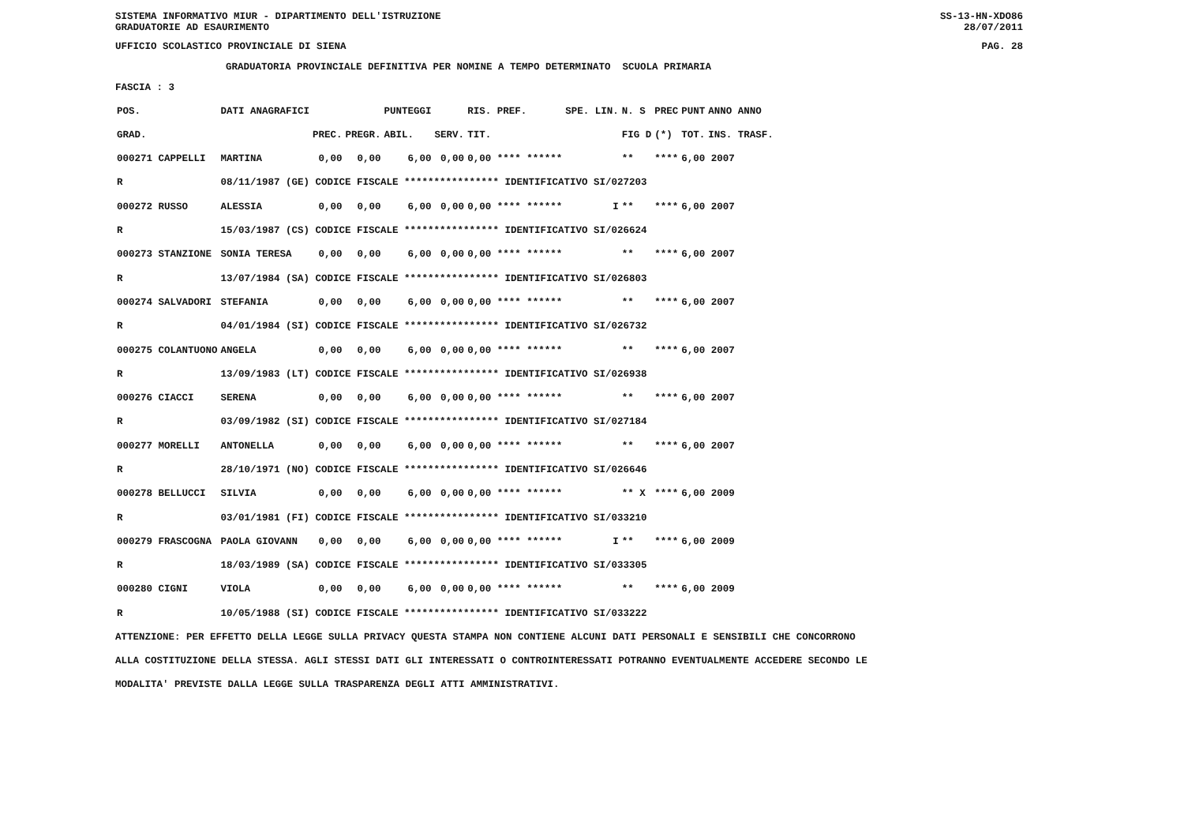SISTEMA INFORMATIVO MIUR - DIPARTIMENTO DELL'ISTRUZIONE
GRADUATORIE AD ESAURIMENTO SS-13-HN-XDO86
28/07/2011
UFFICIO SCOLASTICO PROVINCIALE DI SIENA PAG. 28
GRADUATORIA PROVINCIALE DEFINITIVA PER NOMINE A TEMPO DETERMINATO SCUOLA PRIMARIA
FASCIA : 3
| POS. | DATI ANAGRAFICI | | | | PUNTEGGI | | RIS. PREF. | | SPE. LIN. | N. S | PREC | PUNT | ANNO ANNO |
| --- | --- | --- | --- | --- | --- | --- | --- | --- | --- | --- | --- | --- | --- |
| GRAD. | | | PREC. | PREGR. | ABIL. | SERV. | TIT. | | | FIG D | (*) | TOT. | INS. TRASF. |
| 000271 CAPPELLI | | MARTINA | 0,00 | 0,00 | 6,00 | 0,00 | 0,00 **** ****** | | | ** | **** | 6,00 2007 | |
| R | 08/11/1987 (GE) CODICE FISCALE **************** IDENTIFICATIVO SI/027203 | | | | | | | | | | | | |
| 000272 RUSSO | | ALESSIA | 0,00 | 0,00 | 6,00 | 0,00 | 0,00 **** ****** | | I | ** | **** | 6,00 2007 | |
| R | 15/03/1987 (CS) CODICE FISCALE **************** IDENTIFICATIVO SI/026624 | | | | | | | | | | | | |
| 000273 STANZIONE | | SONIA TERESA | 0,00 | 0,00 | 6,00 | 0,00 | 0,00 **** ****** | | | ** | **** | 6,00 2007 | |
| R | 13/07/1984 (SA) CODICE FISCALE **************** IDENTIFICATIVO SI/026803 | | | | | | | | | | | | |
| 000274 SALVADORI | | STEFANIA | 0,00 | 0,00 | 6,00 | 0,00 | 0,00 **** ****** | | | ** | **** | 6,00 2007 | |
| R | 04/01/1984 (SI) CODICE FISCALE **************** IDENTIFICATIVO SI/026732 | | | | | | | | | | | | |
| 000275 COLANTUONO | | ANGELA | 0,00 | 0,00 | 6,00 | 0,00 | 0,00 **** ****** | | | ** | **** | 6,00 2007 | |
| R | 13/09/1983 (LT) CODICE FISCALE **************** IDENTIFICATIVO SI/026938 | | | | | | | | | | | | |
| 000276 CIACCI | | SERENA | 0,00 | 0,00 | 6,00 | 0,00 | 0,00 **** ****** | | | ** | **** | 6,00 2007 | |
| R | 03/09/1982 (SI) CODICE FISCALE **************** IDENTIFICATIVO SI/027184 | | | | | | | | | | | | |
| 000277 MORELLI | | ANTONELLA | 0,00 | 0,00 | 6,00 | 0,00 | 0,00 **** ****** | | | ** | **** | 6,00 2007 | |
| R | 28/10/1971 (NO) CODICE FISCALE **************** IDENTIFICATIVO SI/026646 | | | | | | | | | | | | |
| 000278 BELLUCCI | | SILVIA | 0,00 | 0,00 | 6,00 | 0,00 | 0,00 **** ****** | | | ** X | **** | 6,00 2009 | |
| R | 03/01/1981 (FI) CODICE FISCALE **************** IDENTIFICATIVO SI/033210 | | | | | | | | | | | | |
| 000279 FRASCOGNA | | PAOLA GIOVANN | 0,00 | 0,00 | 6,00 | 0,00 | 0,00 **** ****** | | I | ** | **** | 6,00 2009 | |
| R | 18/03/1989 (SA) CODICE FISCALE **************** IDENTIFICATIVO SI/033305 | | | | | | | | | | | | |
| 000280 CIGNI | | VIOLA | 0,00 | 0,00 | 6,00 | 0,00 | 0,00 **** ****** | | | ** | **** | 6,00 2009 | |
| R | 10/05/1988 (SI) CODICE FISCALE **************** IDENTIFICATIVO SI/033222 | | | | | | | | | | | | |
ATTENZIONE: PER EFFETTO DELLA LEGGE SULLA PRIVACY QUESTA STAMPA NON CONTIENE ALCUNI DATI PERSONALI E SENSIBILI CHE CONCORRONO ALLA COSTITUZIONE DELLA STESSA. AGLI STESSI DATI GLI INTERESSATI O CONTROINTERESSATI POTRANNO EVENTUALMENTE ACCEDERE SECONDO LE MODALITA' PREVISTE DALLA LEGGE SULLA TRASPARENZA DEGLI ATTI AMMINISTRATIVI.